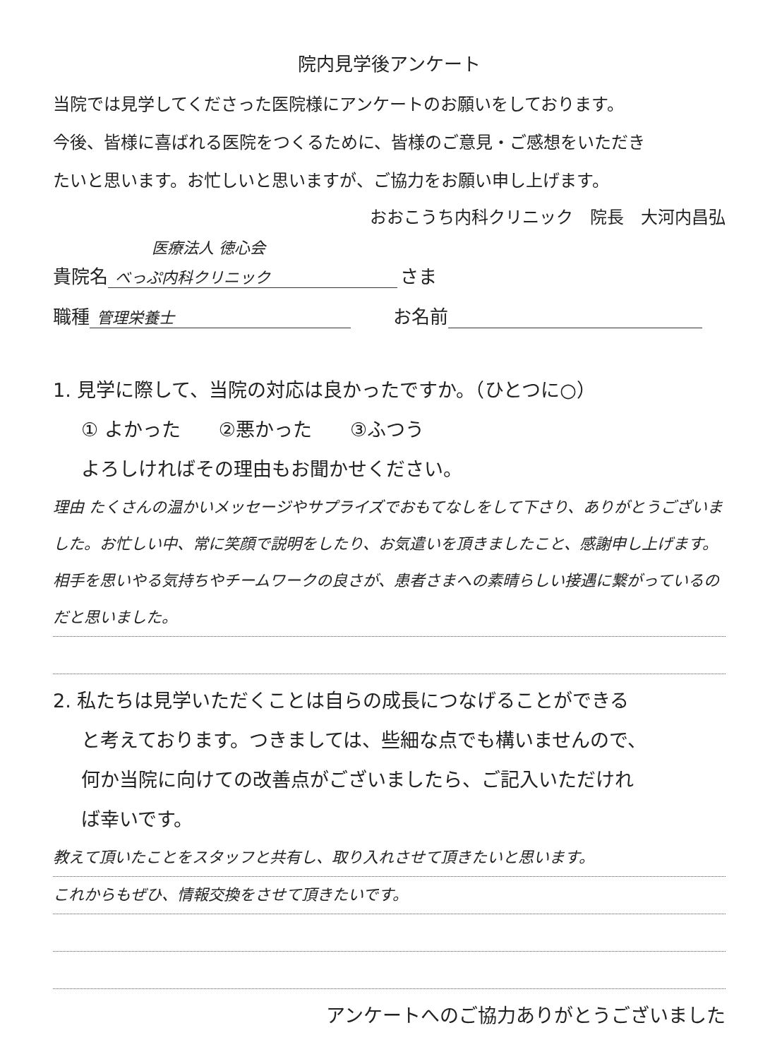院内見学後アンケート
当院では見学してくださった医院様にアンケートのお願いをしております。
今後、皆様に喜ばれる医院をつくるために、皆様のご意見・ご感想をいただき
たいと思います。お忙しいと思いますが、ご協力をお願い申し上げます。
おおこうち内科クリニック　院長　大河内昌弘
医療法人 徳心会
貴院名 べっぷ内科クリニック さま
職種 管理栄養士 お名前
1. 見学に際して、当院の対応は良かったですか。（ひとつに○）
① よかった　　②悪かった　　③ふつう
よろしければその理由もお聞かせください。
理由 たくさんの温かいメッセージやサプライズでおもてなしをして下さり、ありがとうございました。お忙しい中、常に笑顔で説明をしたり、お気遣いを頂きましたこと、感謝申し上げます。相手を思いやる気持ちやチームワークの良さが、患者さまへの素晴らしい接遇に繋がっているのだと思いました。
2. 私たちは見学いただくことは自らの成長につなげることができる
と考えております。つきましては、些細な点でも構いませんので、
何か当院に向けての改善点がございましたら、ご記入いただけれ
ば幸いです。
教えて頂いたことをスタッフと共有し、取り入れさせて頂きたいと思います。
これからもぜひ、情報交換をさせて頂きたいです。
アンケートへのご協力ありがとうございました